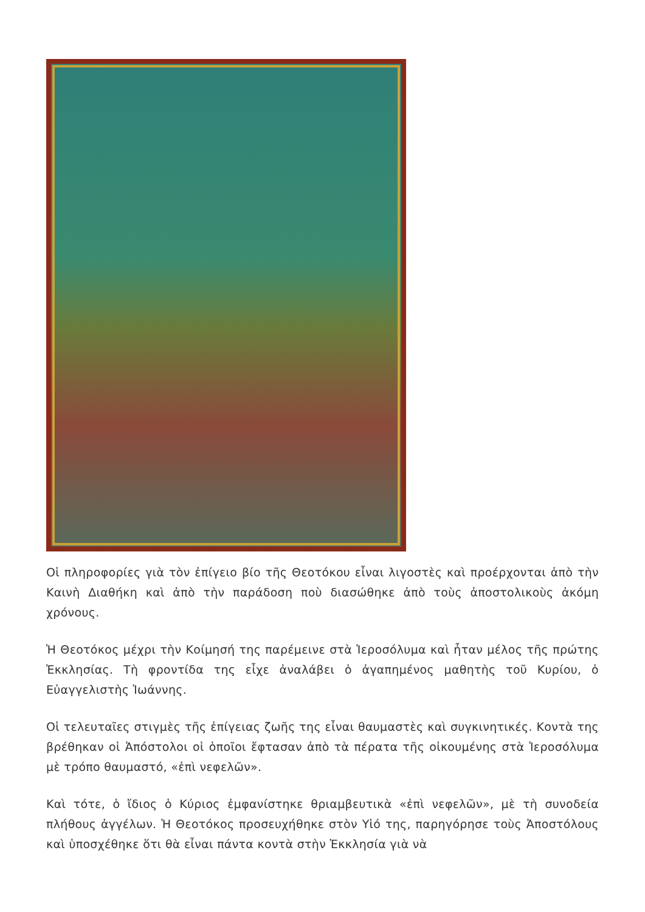Οἱ πληροφορίες γιὰ τὸν ἐπίγειο βίο τῆς Θεοτόκου εἶναι λιγοστὲς καὶ προέρχονται ἀπὸ τὴν Καινὴ Διαθήκη καὶ ἀπὸ τὴν παράδοση ποὺ διασώθηκε ἀπὸ τοὺς ἀποστολικοὺς ἀκόμη χρόνους.
Ἡ Θεοτόκος μέχρι τὴν Κοίμησή της παρέμεινε στὰ Ἱεροσόλυμα καὶ ἦταν μέλος τῆς πρώτης Ἐκκλησίας. Τὴ φροντίδα της εἶχε ἀναλάβει ὁ ἀγαπημένος μαθητὴς τοῦ Κυρίου, ὁ Εὐαγγελιστὴς Ἰωάννης.
Οἱ τελευταῖες στιγμὲς τῆς ἐπίγειας ζωῆς της εἶναι θαυμαστὲς καὶ συγκινητικές. Κοντὰ της βρέθηκαν οἱ Ἀπόστολοι οἱ ὁποῖοι ἔφτασαν ἀπὸ τὰ πέρατα τῆς οἰκουμένης στὰ Ἱεροσόλυμα μὲ τρόπο θαυμαστό, «ἐπὶ νεφελῶν».
Καὶ τότε, ὁ ἴδιος ὁ Κύριος ἐμφανίστηκε θριαμβευτικὰ «ἐπὶ νεφελῶν», μὲ τὴ συνοδεία πλήθους ἀγγέλων. Ἡ Θεοτόκος προσευχήθηκε στὸν Υἱό της, παρηγόρησε τοὺς Ἀποστόλους καὶ ὑποσχέθηκε ὅτι θὰ εἶναι πάντα κοντὰ στὴν Ἐκκλησία γιὰ νὰ